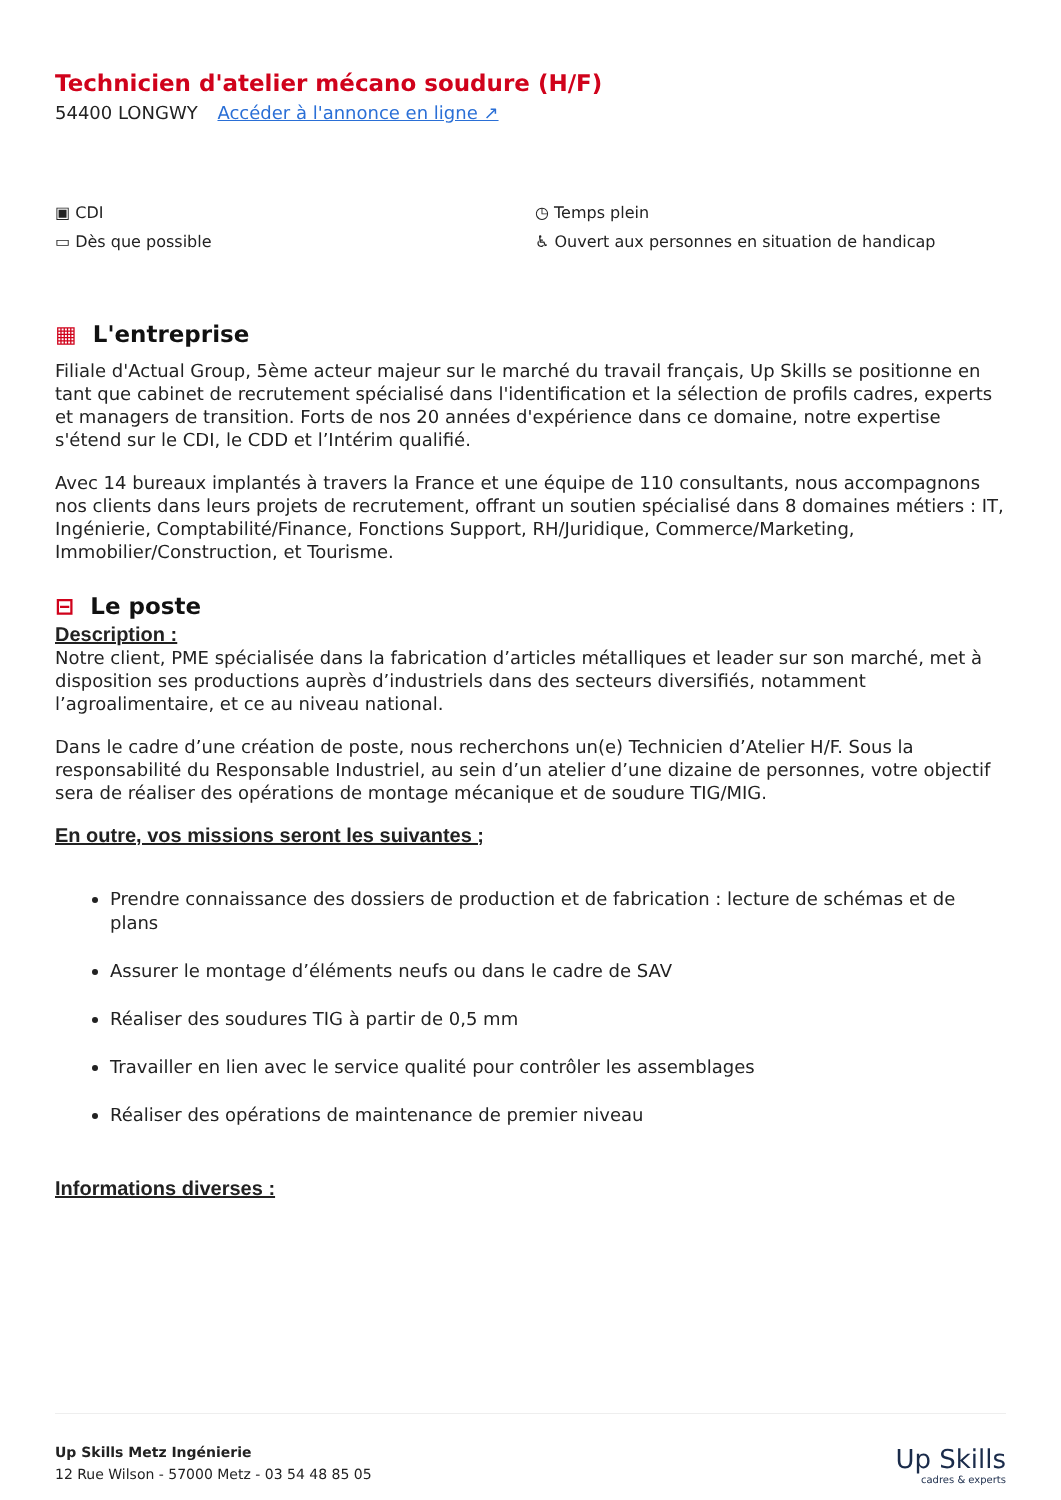Technicien d'atelier mécano soudure (H/F)
54400 LONGWY Accéder à l'annonce en ligne ↗
▣ CDI
◷ Temps plein
▭ Dès que possible
♿ Ouvert aux personnes en situation de handicap
▦ L'entreprise
Filiale d'Actual Group, 5ème acteur majeur sur le marché du travail français, Up Skills se positionne en tant que cabinet de recrutement spécialisé dans l'identification et la sélection de profils cadres, experts et managers de transition. Forts de nos 20 années d'expérience dans ce domaine, notre expertise s'étend sur le CDI, le CDD et l’Intérim qualifié.
Avec 14 bureaux implantés à travers la France et une équipe de 110 consultants, nous accompagnons nos clients dans leurs projets de recrutement, offrant un soutien spécialisé dans 8 domaines métiers : IT, Ingénierie, Comptabilité/Finance, Fonctions Support, RH/Juridique, Commerce/Marketing, Immobilier/Construction, et Tourisme.
⊟ Le poste
Description :
Notre client, PME spécialisée dans la fabrication d’articles métalliques et leader sur son marché, met à disposition ses productions auprès d’industriels dans des secteurs diversifiés, notamment l’agroalimentaire, et ce au niveau national.
Dans le cadre d’une création de poste, nous recherchons un(e) Technicien d’Atelier H/F. Sous la responsabilité du Responsable Industriel, au sein d’un atelier d’une dizaine de personnes, votre objectif sera de réaliser des opérations de montage mécanique et de soudure TIG/MIG.
En outre, vos missions seront les suivantes ;
Prendre connaissance des dossiers de production et de fabrication : lecture de schémas et de plans
Assurer le montage d’éléments neufs ou dans le cadre de SAV
Réaliser des soudures TIG à partir de 0,5 mm
Travailler en lien avec le service qualité pour contrôler les assemblages
Réaliser des opérations de maintenance de premier niveau
Informations diverses :
Up Skills Metz Ingénierie
12 Rue Wilson - 57000 Metz - 03 54 48 85 05
Up Skills
cadres & experts